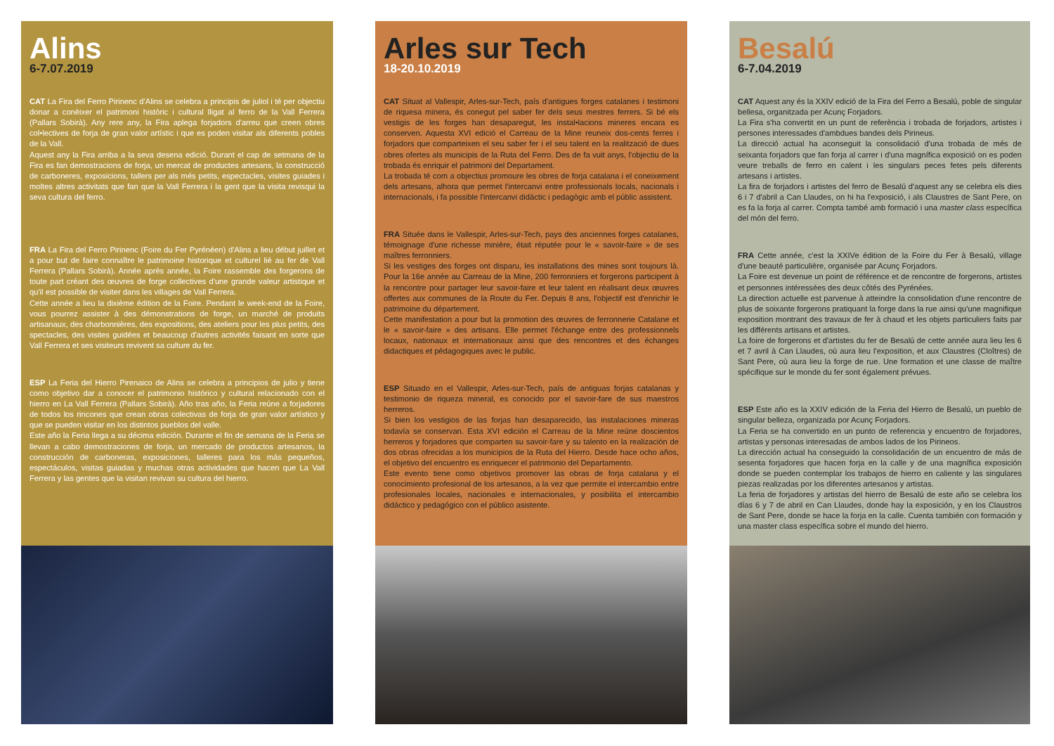Alins
6-7.07.2019
CAT La Fira del Ferro Pirinenc d'Alins se celebra a principis de juliol i té per objectiu donar a conèixer el patrimoni històric i cultural lligat al ferro de la Vall Ferrera (Pallars Sobirà). Any rere any, la Fira aplega forjadors d'arreu que creen obres col•lectives de forja de gran valor artístic i que es poden visitar als diferents pobles de la Vall.
Aquest any la Fira arriba a la seva desena edició. Durant el cap de setmana de la Fira es fan demostracions de forja, un mercat de productes artesans, la construcció de carboneres, exposicions, tallers per als més petits, espectacles, visites guiades i moltes altres activitats que fan que la Vall Ferrera i la gent que la visita revisqui la seva cultura del ferro.
FRA La Fira del Ferro Pirinenc (Foire du Fer Pyrénéen) d'Alins a lieu début juillet et a pour but de faire connaître le patrimoine historique et culturel lié au fer de Vall Ferrera (Pallars Sobirà). Année après année, la Foire rassemble des forgerons de toute part créant des œuvres de forge collectives d'une grande valeur artistique et qu'il est possible de visiter dans les villages de Vall Ferrera.
Cette année a lieu la dixième édition de la Foire. Pendant le week-end de la Foire, vous pourrez assister à des démonstrations de forge, un marché de produits artisanaux, des charbonnières, des expositions, des ateliers pour les plus petits, des spectacles, des visites guidées et beaucoup d'autres activités faisant en sorte que Vall Ferrera et ses visiteurs revivent sa culture du fer.
ESP La Feria del Hierro Pirenaico de Alins se celebra a principios de julio y tiene como objetivo dar a conocer el patrimonio histórico y cultural relacionado con el hierro en La Vall Ferrera (Pallars Sobirà). Año tras año, la Feria reúne a forjadores de todos los rincones que crean obras colectivas de forja de gran valor artístico y que se pueden visitar en los distintos pueblos del valle.
Este año la Feria llega a su décima edición. Durante el fin de semana de la Feria se llevan a cabo demostraciones de forja, un mercado de productos artesanos, la construcción de carboneras, exposiciones, talleres para los más pequeños, espectáculos, visitas guiadas y muchas otras actividades que hacen que La Vall Ferrera y las gentes que la visitan revivan su cultura del hierro.
Arles sur Tech
18-20.10.2019
CAT Situat al Vallespir, Arles-sur-Tech, país d'antigues forges catalanes i testimoni de riquesa minera, és conegut pel saber fer dels seus mestres ferrers. Si bé els vestigis de les forges han desaparegut, les instal•lacions mineres encara es conserven. Aquesta XVI edició el Carreau de la Mine reuneix dos-cents ferres i forjadors que comparteixen el seu saber fer i el seu talent en la realització de dues obres ofertes als municipis de la Ruta del Ferro. Des de fa vuit anys, l'objectiu de la trobada és enriquir el patrimoni del Departament.
La trobada té com a objectius promoure les obres de forja catalana i el coneixement dels artesans, alhora que permet l'intercanvi entre professionals locals, nacionals i internacionals, i fa possible l'intercanvi didàctic i pedagògic amb el públic assistent.
FRA Située dans le Vallespir, Arles-sur-Tech, pays des anciennes forges catalanes, témoignage d'une richesse minière, était réputée pour le « savoir-faire » de ses maîtres ferronniers.
Si les vestiges des forges ont disparu, les installations des mines sont toujours là. Pour la 16e année au Carreau de la Mine, 200 ferronniers et forgerons participent à la rencontre pour partager leur savoir-faire et leur talent en réalisant deux œuvres offertes aux communes de la Route du Fer. Depuis 8 ans, l'objectif est d'enrichir le patrimoine du département.
Cette manifestation a pour but la promotion des œuvres de ferronnerie Catalane et le « savoir-faire » des artisans. Elle permet l'échange entre des professionnels locaux, nationaux et internationaux ainsi que des rencontres et des échanges didactiques et pédagogiques avec le public.
ESP Situado en el Vallespir, Arles-sur-Tech, país de antiguas forjas catalanas y testimonio de riqueza mineral, es conocido por el savoir-fare de sus maestros herreros.
Si bien los vestigios de las forjas han desaparecido, las instalaciones mineras todavía se conservan. Esta XVI edición el Carreau de la Mine reúne doscientos herreros y forjadores que comparten su savoir-fare y su talento en la realización de dos obras ofrecidas a los municipios de la Ruta del Hierro. Desde hace ocho años, el objetivo del encuentro es enriquecer el patrimonio del Departamento.
Este evento tiene como objetivos promover las obras de forja catalana y el conocimiento profesional de los artesanos, a la vez que permite el intercambio entre profesionales locales, nacionales e internacionales, y posibilita el intercambio didáctico y pedagógico con el público asistente.
Besalú
6-7.04.2019
CAT Aquest any és la XXIV edició de la Fira del Ferro a Besalú, poble de singular bellesa, organitzada per Acunç Forjadors.
La Fira s'ha convertit en un punt de referència i trobada de forjadors, artistes i persones interessades d'ambdues bandes dels Pirineus.
La direcció actual ha aconseguit la consolidació d'una trobada de més de seixanta forjadors que fan forja al carrer i d'una magnífica exposició on es poden veure treballs de ferro en calent i les singulars peces fetes pels diferents artesans i artistes.
La fira de forjadors i artistes del ferro de Besalú d'aquest any se celebra els dies 6 i 7 d'abril a Can Llaudes, on hi ha l'exposició, i als Claustres de Sant Pere, on es fa la forja al carrer. Compta també amb formació i una master class específica del món del ferro.
FRA Cette année, c'est la XXIVe édition de la Foire du Fer à Besalú, village d'une beauté particulière, organisée par Acunç Forjadors.
La Foire est devenue un point de référence et de rencontre de forgerons, artistes et personnes intéressées des deux côtés des Pyrénées.
La direction actuelle est parvenue à atteindre la consolidation d'une rencontre de plus de soixante forgerons pratiquant la forge dans la rue ainsi qu'une magnifique exposition montrant des travaux de fer à chaud et les objets particuliers faits par les différents artisans et artistes.
La foire de forgerons et d'artistes du fer de Besalú de cette année aura lieu les 6 et 7 avril à Can Llaudes, où aura lieu l'exposition, et aux Claustres (Cloîtres) de Sant Pere, où aura lieu la forge de rue. Une formation et une classe de maître spécifique sur le monde du fer sont également prévues.
ESP Este año es la XXIV edición de la Feria del Hierro de Besalú, un pueblo de singular belleza, organizada por Acunç Forjadors.
La Feria se ha convertido en un punto de referencia y encuentro de forjadores, artistas y personas interesadas de ambos lados de los Pirineos.
La dirección actual ha conseguido la consolidación de un encuentro de más de sesenta forjadores que hacen forja en la calle y de una magnífica exposición donde se pueden contemplar los trabajos de hierro en caliente y las singulares piezas realizadas por los diferentes artesanos y artistas.
La feria de forjadores y artistas del hierro de Besalú de este año se celebra los días 6 y 7 de abril en Can Llaudes, donde hay la exposición, y en los Claustros de Sant Pere, donde se hace la forja en la calle. Cuenta también con formación y una master class específica sobre el mundo del hierro.